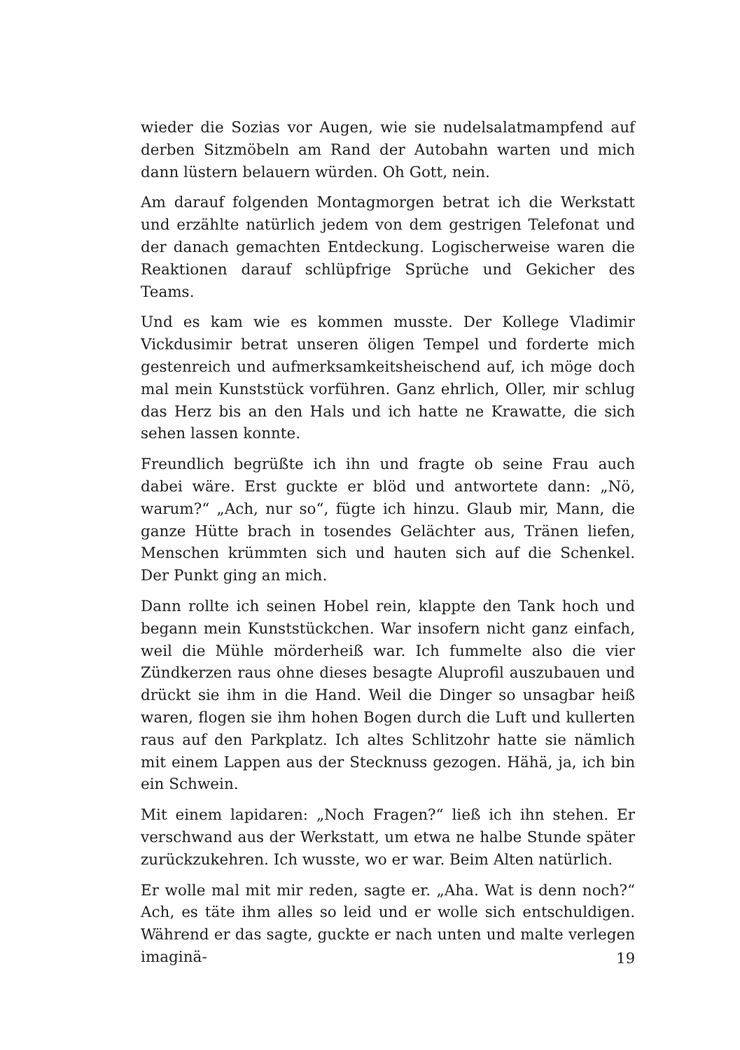wieder die Sozias vor Augen, wie sie nudelsalatmampfend auf derben Sitzmöbeln am Rand der Autobahn warten und mich dann lüstern belauern würden. Oh Gott, nein.
Am darauf folgenden Montagmorgen betrat ich die Werkstatt und erzählte natürlich jedem von dem gestrigen Telefonat und der danach gemachten Entdeckung. Logischerweise waren die Reaktionen darauf schlüpfrige Sprüche und Gekicher des Teams.
Und es kam wie es kommen musste. Der Kollege Vladimir Vickdusimir betrat unseren öligen Tempel und forderte mich gestenreich und aufmerksamkeitsheischend auf, ich möge doch mal mein Kunststück vorführen. Ganz ehrlich, Oller, mir schlug das Herz bis an den Hals und ich hatte ne Krawatte, die sich sehen lassen konnte.
Freundlich begrüßte ich ihn und fragte ob seine Frau auch dabei wäre. Erst guckte er blöd und antwortete dann: „Nö, warum?“ „Ach, nur so“, fügte ich hinzu. Glaub mir, Mann, die ganze Hütte brach in tosendes Gelächter aus, Tränen liefen, Menschen krümmten sich und hauten sich auf die Schenkel. Der Punkt ging an mich.
Dann rollte ich seinen Hobel rein, klappte den Tank hoch und begann mein Kunststückchen. War insofern nicht ganz einfach, weil die Mühle mörderheiß war. Ich fummelte also die vier Zündkerzen raus ohne dieses besagte Aluprofil auszubauen und drückt sie ihm in die Hand. Weil die Dinger so unsagbar heiß waren, flogen sie ihm hohen Bogen durch die Luft und kullerten raus auf den Parkplatz. Ich altes Schlitzohr hatte sie nämlich mit einem Lappen aus der Stecknuss gezogen. Hähä, ja, ich bin ein Schwein.
Mit einem lapidaren: „Noch Fragen?“ ließ ich ihn stehen. Er verschwand aus der Werkstatt, um etwa ne halbe Stunde später zurückzukehren. Ich wusste, wo er war. Beim Alten natürlich.
Er wolle mal mit mir reden, sagte er. „Aha. Wat is denn noch?“ Ach, es täte ihm alles so leid und er wolle sich entschuldigen. Während er das sagte, guckte er nach unten und malte verlegen imaginä-
19